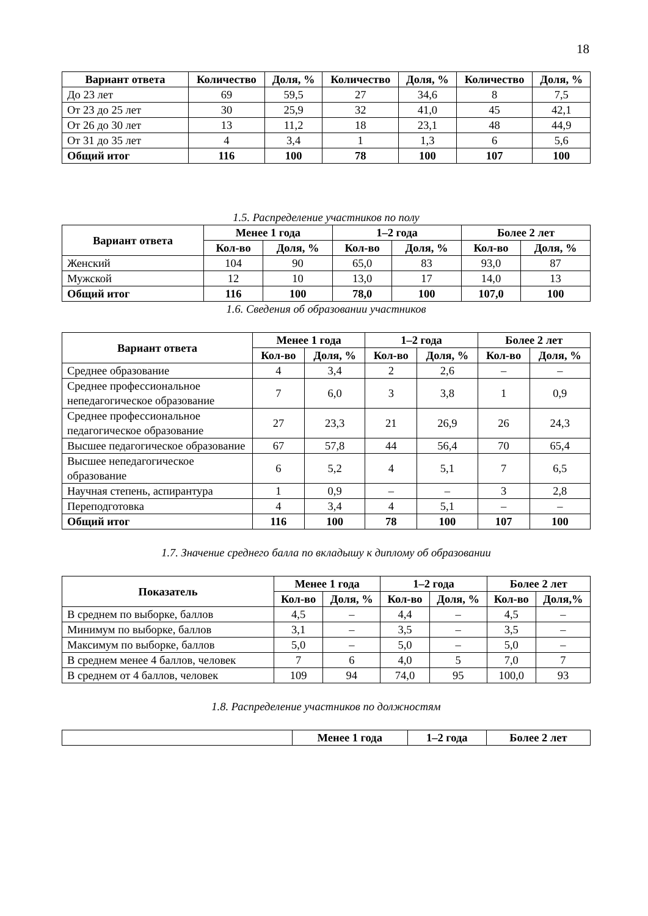18
| Вариант ответа | Количество | Доля, % | Количество | Доля, % | Количество | Доля, % |
| --- | --- | --- | --- | --- | --- | --- |
| До 23 лет | 69 | 59,5 | 27 | 34,6 | 8 | 7,5 |
| От 23 до 25 лет | 30 | 25,9 | 32 | 41,0 | 45 | 42,1 |
| От 26 до 30 лет | 13 | 11,2 | 18 | 23,1 | 48 | 44,9 |
| От 31 до 35 лет | 4 | 3,4 | 1 | 1,3 | 6 | 5,6 |
| Общий итог | 116 | 100 | 78 | 100 | 107 | 100 |
1.5. Распределение участников по полу
| Вариант ответа | Менее 1 года | | 1–2 года | | Более 2 лет | |
| --- | --- | --- | --- | --- | --- | --- |
| | Кол-во | Доля, % | Кол-во | Доля, % | Кол-во | Доля, % |
| Женский | 104 | 90 | 65,0 | 83 | 93,0 | 87 |
| Мужской | 12 | 10 | 13,0 | 17 | 14,0 | 13 |
| Общий итог | 116 | 100 | 78,0 | 100 | 107,0 | 100 |
1.6. Сведения об образовании участников
| Вариант ответа | Менее 1 года | | 1–2 года | | Более 2 лет | |
| --- | --- | --- | --- | --- | --- | --- |
| | Кол-во | Доля, % | Кол-во | Доля, % | Кол-во | Доля, % |
| Среднее образование | 4 | 3,4 | 2 | 2,6 | – | – |
| Среднее профессиональное непедагогическое образование | 7 | 6,0 | 3 | 3,8 | 1 | 0,9 |
| Среднее профессиональное педагогическое образование | 27 | 23,3 | 21 | 26,9 | 26 | 24,3 |
| Высшее педагогическое образование | 67 | 57,8 | 44 | 56,4 | 70 | 65,4 |
| Высшее непедагогическое образование | 6 | 5,2 | 4 | 5,1 | 7 | 6,5 |
| Научная степень, аспирантура | 1 | 0,9 | – | – | 3 | 2,8 |
| Переподготовка | 4 | 3,4 | 4 | 5,1 | – | – |
| Общий итог | 116 | 100 | 78 | 100 | 107 | 100 |
1.7. Значение среднего балла по вкладышу к диплому об образовании
| Показатель | Менее 1 года | | 1–2 года | | Более 2 лет | |
| --- | --- | --- | --- | --- | --- | --- |
| | Кол-во | Доля, % | Кол-во | Доля, % | Кол-во | Доля,% |
| В среднем по выборке, баллов | 4,5 | – | 4,4 | – | 4,5 | – |
| Минимум по выборке, баллов | 3,1 | – | 3,5 | – | 3,5 | – |
| Максимум по выборке, баллов | 5,0 | – | 5,0 | – | 5,0 | – |
| В среднем менее 4 баллов, человек | 7 | 6 | 4,0 | 5 | 7,0 | 7 |
| В среднем от 4 баллов, человек | 109 | 94 | 74,0 | 95 | 100,0 | 93 |
1.8. Распределение участников по должностям
| | Менее 1 года | 1–2 года | Более 2 лет |
| --- | --- | --- | --- |